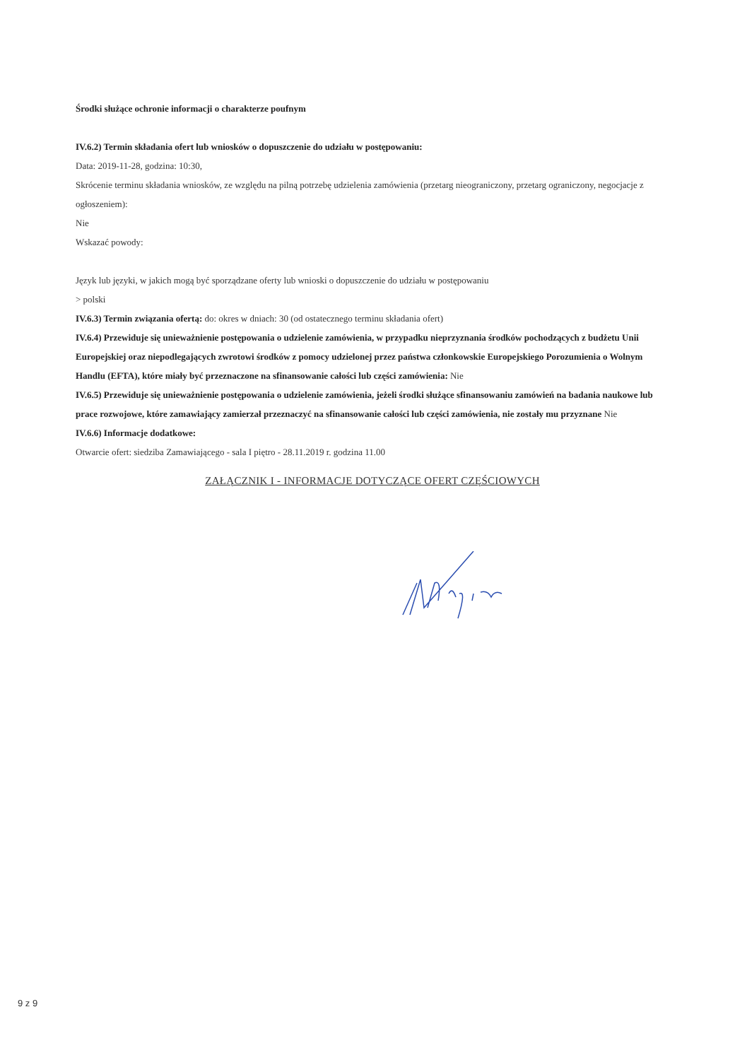Środki służące ochronie informacji o charakterze poufnym
IV.6.2) Termin składania ofert lub wniosków o dopuszczenie do udziału w postępowaniu:
Data: 2019-11-28, godzina: 10:30,
Skrócenie terminu składania wniosków, ze względu na pilną potrzebę udzielenia zamówienia (przetarg nieograniczony, przetarg ograniczony, negocjacje z ogłoszeniem):
Nie
Wskazać powody:
Język lub języki, w jakich mogą być sporządzane oferty lub wnioski o dopuszczenie do udziału w postępowaniu
> polski
IV.6.3) Termin związania ofertą: do: okres w dniach: 30 (od ostatecznego terminu składania ofert)
IV.6.4) Przewiduje się unieważnienie postępowania o udzielenie zamówienia, w przypadku nieprzyznania środków pochodzących z budżetu Unii Europejskiej oraz niepodlegających zwrotowi środków z pomocy udzielonej przez państwa członkowskie Europejskiego Porozumienia o Wolnym Handlu (EFTA), które miały być przeznaczone na sfinansowanie całości lub części zamówienia: Nie
IV.6.5) Przewiduje się unieważnienie postępowania o udzielenie zamówienia, jeżeli środki służące sfinansowaniu zamówień na badania naukowe lub prace rozwojowe, które zamawiający zamierzał przeznaczyć na sfinansowanie całości lub części zamówienia, nie zostały mu przyznane Nie
IV.6.6) Informacje dodatkowe:
Otwarcie ofert: siedziba Zamawiającego - sala I piętro - 28.11.2019 r. godzina 11.00
ZAŁĄCZNIK I - INFORMACJE DOTYCZĄCE OFERT CZĘŚCIOWYCH
9 z 9